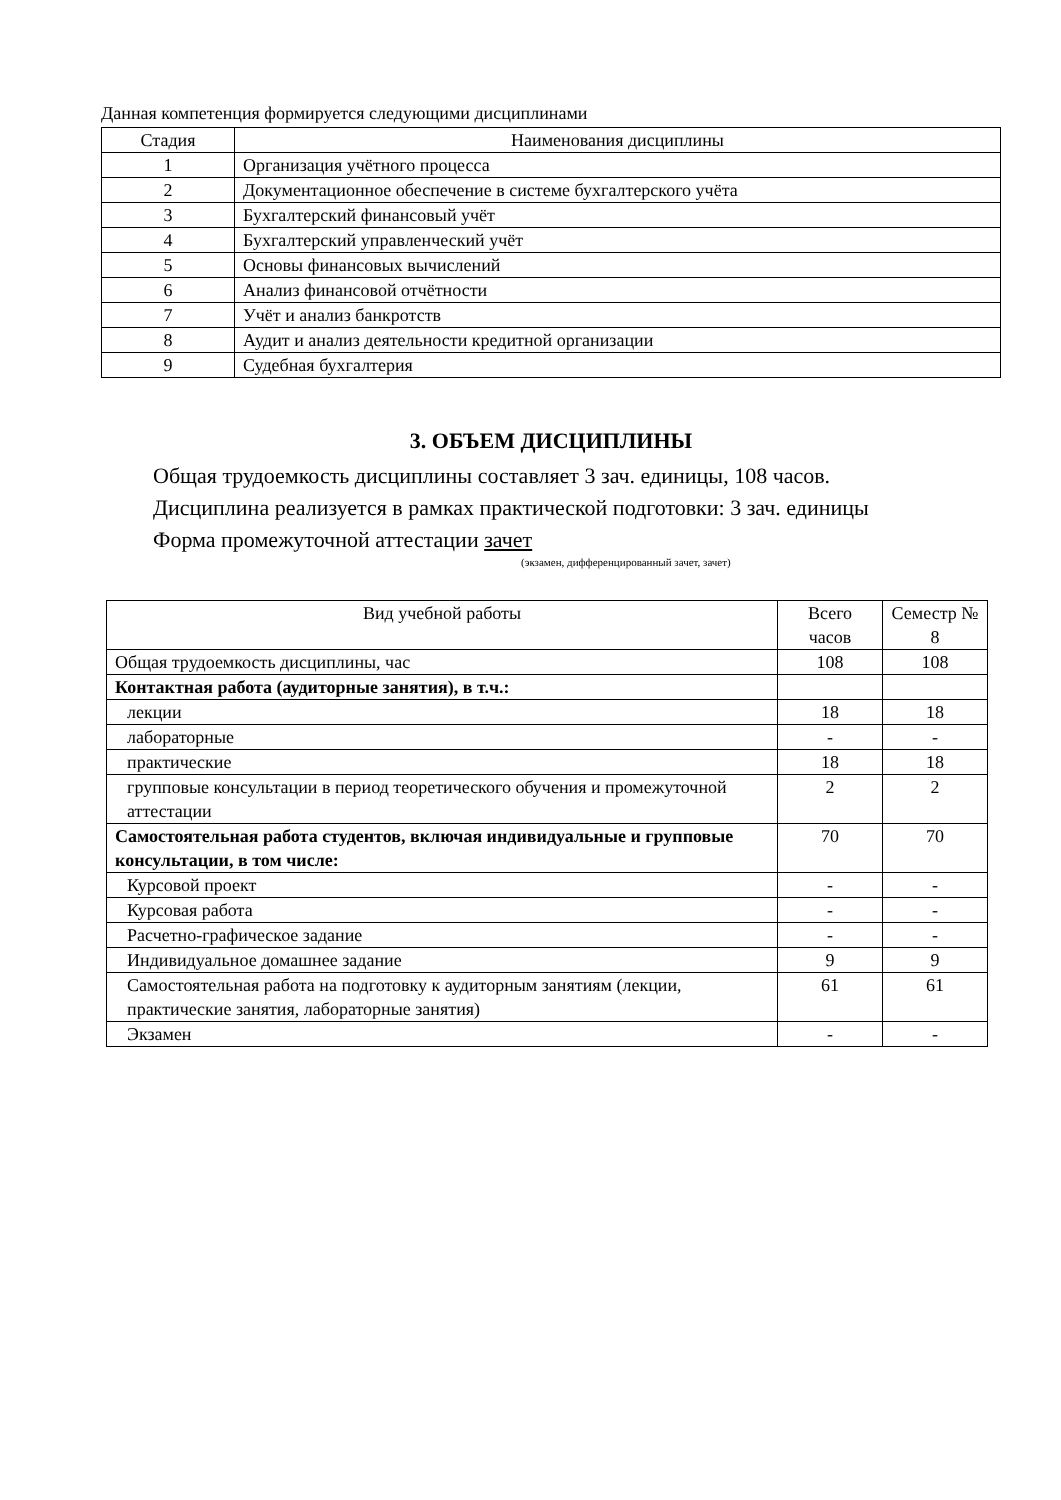Данная компетенция формируется следующими дисциплинами
| Стадия | Наименования дисциплины |
| --- | --- |
| 1 | Организация учётного процесса |
| 2 | Документационное обеспечение в системе бухгалтерского учёта |
| 3 | Бухгалтерский финансовый учёт |
| 4 | Бухгалтерский управленческий учёт |
| 5 | Основы финансовых вычислений |
| 6 | Анализ финансовой отчётности |
| 7 | Учёт и анализ банкротств |
| 8 | Аудит и анализ деятельности кредитной организации |
| 9 | Судебная бухгалтерия |
3. ОБЪЕМ ДИСЦИПЛИНЫ
Общая трудоемкость дисциплины составляет 3 зач. единицы, 108 часов.
Дисциплина реализуется в рамках практической подготовки: 3 зач. единицы
Форма промежуточной аттестации зачет
(экзамен, дифференцированный зачет, зачет)
| Вид учебной работы | Всего часов | Семестр № 8 |
| --- | --- | --- |
| Общая трудоемкость дисциплины, час | 108 | 108 |
| Контактная работа (аудиторные занятия), в т.ч.: | | |
| лекции | 18 | 18 |
| лабораторные | - | - |
| практические | 18 | 18 |
| групповые консультации в период теоретического обучения и промежуточной аттестации | 2 | 2 |
| Самостоятельная работа студентов, включая индивидуальные и групповые консультации, в том числе: | 70 | 70 |
| Курсовой проект | - | - |
| Курсовая работа | - | - |
| Расчетно-графическое задание | - | - |
| Индивидуальное домашнее задание | 9 | 9 |
| Самостоятельная работа на подготовку к аудиторным занятиям (лекции, практические занятия, лабораторные занятия) | 61 | 61 |
| Экзамен | - | - |